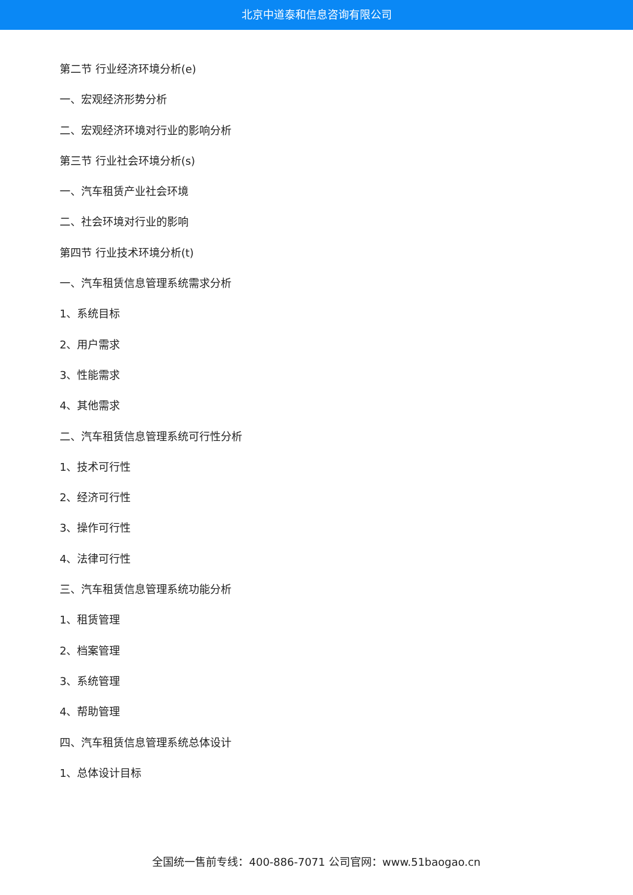北京中道泰和信息咨询有限公司
第二节 行业经济环境分析(e)
一、宏观经济形势分析
二、宏观经济环境对行业的影响分析
第三节 行业社会环境分析(s)
一、汽车租赁产业社会环境
二、社会环境对行业的影响
第四节 行业技术环境分析(t)
一、汽车租赁信息管理系统需求分析
1、系统目标
2、用户需求
3、性能需求
4、其他需求
二、汽车租赁信息管理系统可行性分析
1、技术可行性
2、经济可行性
3、操作可行性
4、法律可行性
三、汽车租赁信息管理系统功能分析
1、租赁管理
2、档案管理
3、系统管理
4、帮助管理
四、汽车租赁信息管理系统总体设计
1、总体设计目标
全国统一售前专线：400-886-7071 公司官网：www.51baogao.cn